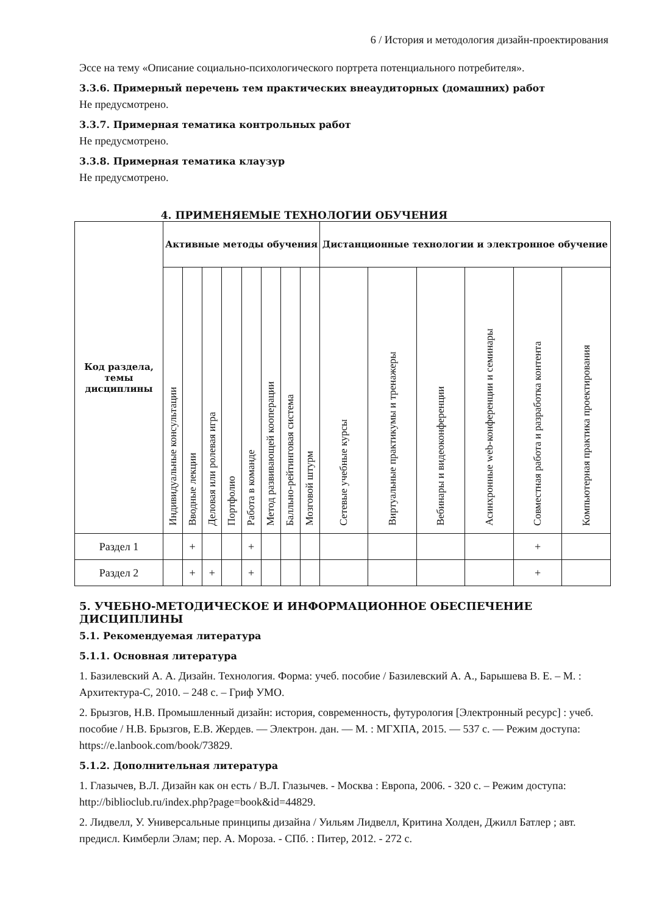6 / История и методология дизайн-проектирования
Эссе на тему «Описание социально-психологического портрета потенциального потребителя».
3.3.6. Примерный перечень тем практических внеаудиторных (домашних) работ
Не предусмотрено.
3.3.7. Примерная тематика контрольных работ
Не предусмотрено.
3.3.8. Примерная тематика клаузур
Не предусмотрено.
4. ПРИМЕНЯЕМЫЕ ТЕХНОЛОГИИ ОБУЧЕНИЯ
| Код раздела, темы дисциплины | Активные методы обучения | | | | | | | | Дистанционные технологии и электронное обучение | | | | | |
| --- | --- | --- | --- | --- | --- | --- | --- | --- | --- | --- | --- | --- | --- | --- |
| | Индивидуальные консультации | Вводные лекции | Деловая или ролевая игра | Портфолио | Работа в команде | Метод развивающей кооперации | Балльно-рейтинговая система | Мозговой штурм | Сетевые учебные курсы | Виртуальные практикумы и тренажеры | Вебинары и видеоконференции | Асинхронные web-конференции и семинары | Совместная работа и разработка контента | Компьютерная практика проектирования |
| Раздел 1 | | + | | | + | | | | | | | | + | |
| Раздел 2 | | + | + | | + | | | | | | | | + | |
5. УЧЕБНО-МЕТОДИЧЕСКОЕ И ИНФОРМАЦИОННОЕ ОБЕСПЕЧЕНИЕ ДИСЦИПЛИНЫ
5.1. Рекомендуемая литература
5.1.1. Основная литература
1. Базилевский А. А. Дизайн. Технология. Форма: учеб. пособие / Базилевский А. А., Барышева В. Е. – М. : Архитектура-С, 2010. – 248 с. – Гриф УМО.
2. Брызгов, Н.В. Промышленный дизайн: история, современность, футурология [Электронный ресурс] : учеб. пособие / Н.В. Брызгов, Е.В. Жердев. — Электрон. дан. — М. : МГХПА, 2015. — 537 с. — Режим доступа: https://e.lanbook.com/book/73829.
5.1.2. Дополнительная литература
1. Глазычев, В.Л. Дизайн как он есть / В.Л. Глазычев. - Москва : Европа, 2006. - 320 с. – Режим доступа: http://biblioclub.ru/index.php?page=book&id=44829.
2. Лидвелл, У. Универсальные принципы дизайна / Уильям Лидвелл, Критина Холден, Джилл Батлер ; авт. предисл. Кимберли Элам; пер. А. Мороза. - СПб. : Питер, 2012. - 272 с.